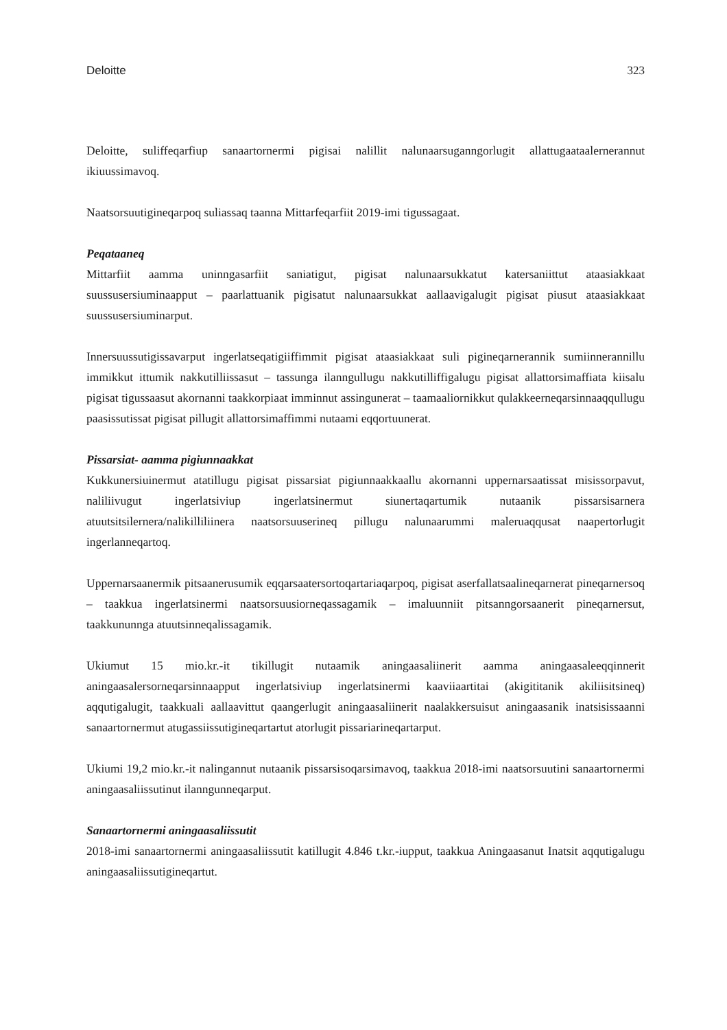Deloitte 323
Deloitte, suliffeqarfiup sanaartornermi pigisai nalillit nalunaarsuganngorlugit allattugaataalernerannut ikiuussimavoq.
Naatsorsuutigineqarpoq suliassaq taanna Mittarfeqarfiit 2019-imi tigussagaat.
Peqataaneq
Mittarfiit aamma uninngasarfiit saniatigut, pigisat nalunaarsukkatut katersaniittut ataasiakkaat suussusersiuminaapput – paarlattuanik pigisatut nalunaarsukkat aallaavigalugit pigisat piusut ataasiakkaat suussusersiuminarput.
Innersuussutigissavarput ingerlatseqatigiiffimmit pigisat ataasiakkaat suli pigineqarnerannik sumiinnerannillu immikkut ittumik nakkutilliissasut – tassunga ilanngullugu nakkutilliffigalugu pigisat allattorsimaffiata kiisalu pigisat tigussaasut akornanni taakkorpiaat imminnut assingunerat – taamaaliornikkut qulakkeerneqarsinnaaqqullugu paasissutissat pigisat pillugit allattorsimaffimmi nutaami eqqortuunerat.
Pissarsiat- aamma pigiunnaakkat
Kukkunersiuinermut atatillugu pigisat pissarsiat pigiunnaakkaallu akornanni uppernarsaatissat misissorpavut, naliliivugut ingerlatsiviup ingerlatsinermut siunertaqartumik nutaanik pissarsisarnera atuutsitsilernera/nalikilliliinera naatsorsuuserineq pillugu nalunaarummi maleruaqqusat naapertorlugit ingerlanneqartoq.
Uppernarsaanermik pitsaanerusumik eqqarsaatersortoqartariaqarpoq, pigisat aserfallatsaalineqarnerat pineqarnersoq – taakkua ingerlatsinermi naatsorsuusiorneqassagamik – imaluunniit pitsanngorsaanerit pineqarnersut, taakkununnga atuutsinneqalissagamik.
Ukiumut 15 mio.kr.-it tikillugit nutaamik aningaasaliinerit aamma aningaasaleeqqinnerit aningaasalersorneqarsinnaapput ingerlatsiviup ingerlatsinermi kaaviiaartitai (akigititanik akiliisitsineq) aqqutigalugit, taakkuali aallaavittut qaangerlugit aningaasaliinerit naalakkersuisut aningaasanik inatsisissaanni sanaartornermut atugassiissutigineqartartut atorlugit pissariarineqartarput.
Ukiumi 19,2 mio.kr.-it nalingannut nutaanik pissarsisoqarsimavoq, taakkua 2018-imi naatsorsuutini sanaartornermi aningaasaliissutinut ilanngunneqarput.
Sanaartornermi aningaasaliissutit
2018-imi sanaartornermi aningaasaliissutit katillugit 4.846 t.kr.-iupput, taakkua Aningaasanut Inatsit aqqutigalugu aningaasaliissutigineqartut.